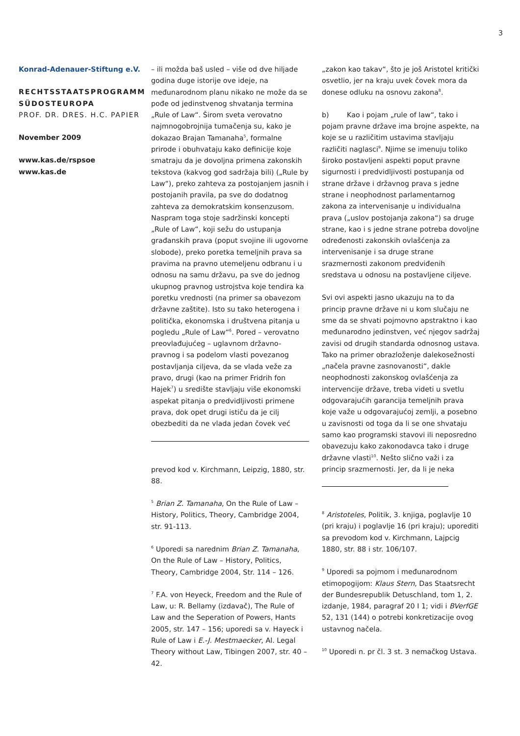3
Konrad-Adenauer-Stiftung e.V.
RECHTSSTAATSPROGRAMM SÜDOSTEUROPA
PROF. DR. DRES. H.C. PAPIER
November 2009
www.kas.de/rspsoe
www.kas.de
– ili možda baš usled – više od dve hiljade godina duge istorije ove ideje, na međunarodnom planu nikako ne može da se pođe od jedinstvenog shvatanja termina „Rule of Law“. Širom sveta verovatno najmnogobrojnija tumačenja su, kako je dokazao Brajan Tamanaha<sup>5</sup>, formalne prirode i obuhvataju kako definicije koje smatraju da je dovoljna primena zakonskih tekstova (kakvog god sadržaja bili) („Rule by Law“), preko zahteva za postojanjem jasnih i postojanih pravila, pa sve do dodatnog zahteva za demokratskim konsenzusom. Naspram toga stoje sadržinski koncepti „Rule of Law“, koji sežu do ustupanja građanskih prava (poput svojine ili ugovorne slobode), preko poretka temeljnih prava sa pravima na pravno utemeljenu odbranu i u odnosu na samu državu, pa sve do jednog ukupnog pravnog ustrojstva koje tendira ka poretku vrednosti (na primer sa obavezom državne zaštite). Isto su tako heterogena i politička, ekonomska i društvena pitanja u pogledu „Rule of Law“<sup>6</sup>. Pored – verovatno preovlađujućeg – uglavnom državno-pravnog i sa podelom vlasti povezanog postavljanja ciljeva, da se vlada veže za pravo, drugi (kao na primer Fridrih fon Hajek<sup>7</sup>) u središte stavljaju više ekonomski aspekat pitanja o predvidljivosti primene prava, dok opet drugi ističu da je cilj obezbediti da ne vlada jedan čovek već
prevod kod v. Kirchmann, Leipzig, 1880, str. 88.
<sup>5</sup> Brian Z. Tamanaha, On the Rule of Law – History, Politics, Theory, Cambridge 2004, str. 91-113.
<sup>6</sup> Uporedi sa narednim Brian Z. Tamanaha, On the Rule of Law – History, Politics, Theory, Cambridge 2004, Str. 114 – 126.
<sup>7</sup> F.A. von Heyeck, Freedom and the Rule of Law, u: R. Bellamy (izdavač), The Rule of Law and the Seperation of Powers, Hants 2005, str. 147 – 156; uporedi sa v. Hayeck i Rule of Law i E.-J. Mestmaecker, Al. Legal Theory without Law, Tibingen 2007, str. 40 – 42.
„zakon kao takav“, što je još Aristotel kritički osvetlio, jer na kraju uvek čovek mora da donese odluku na osnovu zakona<sup>8</sup>.
b) Kao i pojam „rule of law“, tako i pojam pravne države ima brojne aspekte, na koje se u različitim ustavima stavljaju različiti naglasci<sup>9</sup>. Njime se imenuju toliko široko postavljeni aspekti poput pravne sigurnosti i predvidljivosti postupanja od strane države i državnog prava s jedne strane i neophodnost parlamentarnog zakona za intervenisanje u individualna prava („uslov postojanja zakona“) sa druge strane, kao i s jedne strane potreba dovoljne određenosti zakonskih ovlašćenja za intervenisanje i sa druge strane srazmernosti zakonom predviđenih sredstava u odnosu na postavljene ciljeve.
Svi ovi aspekti jasno ukazuju na to da princip pravne države ni u kom slučaju ne sme da se shvati pojmovno apstraktno i kao međunarodno jedinstven, već njegov sadržaj zavisi od drugih standarda odnosnog ustava. Tako na primer obrazloženje dalekosežnosti „načela pravne zasnovanosti“, dakle neophodnosti zakonskog ovlašćenja za intervencije države, treba videti u svetlu odgovarajućih garancija temeljnih prava koje važe u odgovarajućoj zemlji, a posebno u zavisnosti od toga da li se one shvataju samo kao programski stavovi ili neposredno obavezuju kako zakonodavca tako i druge državne vlasti<sup>10</sup>. Nešto slično važi i za princip srazmernosti. Jer, da li je neka
<sup>8</sup> Aristoteles, Politik, 3. knjiga, poglavlje 10 (pri kraju) i poglavlje 16 (pri kraju); uporediti sa prevodom kod v. Kirchmann, Lajpcig 1880, str. 88 i str. 106/107.
<sup>9</sup> Uporedi sa pojmom i međunarodnom etimopogijom: Klaus Stern, Das Staatsrecht der Bundesrepublik Detuschland, tom 1, 2. izdanje, 1984, paragraf 20 I 1; vidi i BVerfGE 52, 131 (144) o potrebi konkretizacije ovog ustavnog načela.
<sup>10</sup> Uporedi n. pr čl. 3 st. 3 nemačkog Ustava.